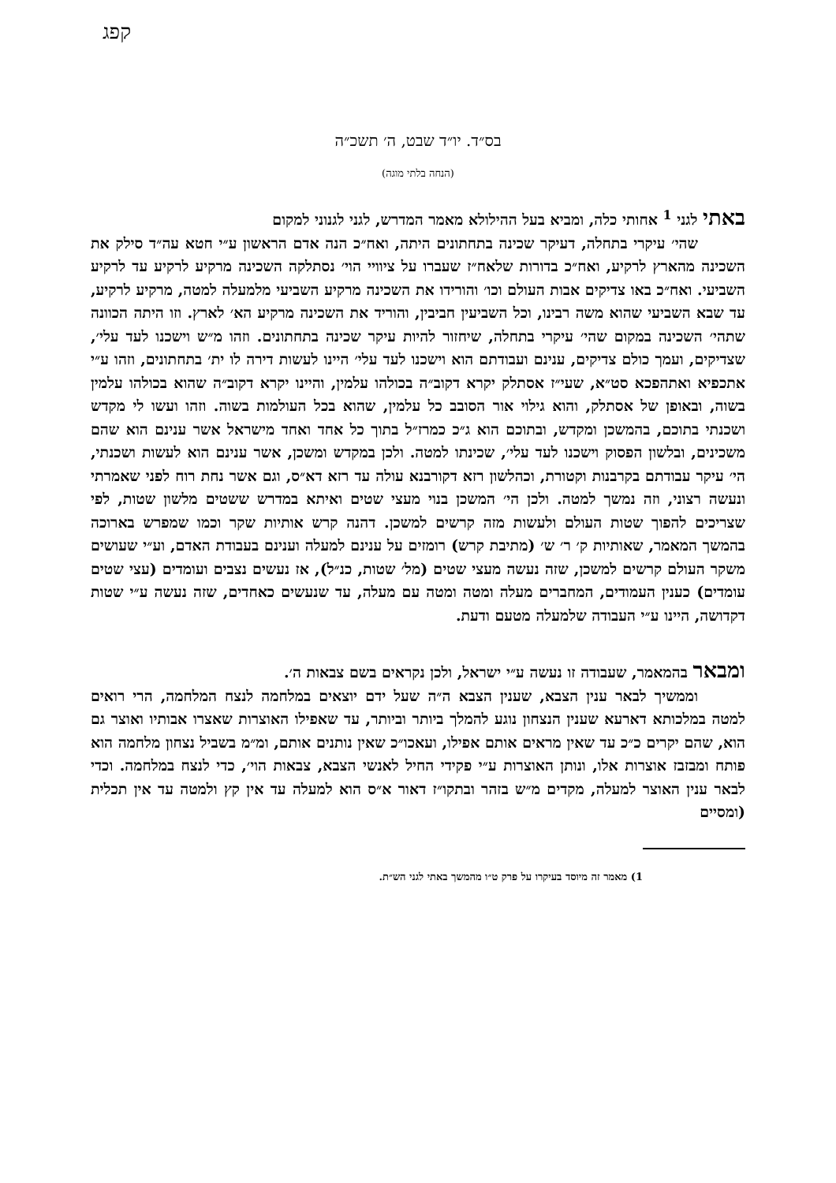קפג
בס״ד. יו״ד שבט, ה׳ תשכ״ה
(הנחה בלתי מוגה)
באתי לגני <sup>1</sup> אחותי כלה, ומביא בעל ההילולא מאמר המדרש, לגני לגנוני למקום
שהי׳ עיקרי בתחלה, דעיקר שכינה בתחתונים היתה, ואח״כ הנה אדם הראשון ע״י חטא עה״ד סילק את השכינה מהארץ לרקיע, ואח״כ בדורות שלאח״ז שעברו על ציוויי הוי׳ נסתלקה השכינה מרקיע לרקיע עד לרקיע השביעי. ואח״כ באו צדיקים אבות העולם וכו׳ והורידו את השכינה מרקיע השביעי מלמעלה למטה, מרקיע לרקיע, עד שבא השביעי שהוא משה רבינו, וכל השביעין חביבין, והוריד את השכינה מרקיע הא׳ לארץ. וזו היתה הכוונה שתהי׳ השכינה במקום שהי׳ עיקרי בתחלה, שיחזור להיות עיקר שכינה בתחתונים. וזהו מ״ש וישכנו לעד עלי׳, שצדיקים, ועמך כולם צדיקים, ענינם ועבודתם הוא וישכנו לעד עלי׳ היינו לעשות דירה לו ית׳ בתחתונים, וזהו ע״י אתכפיא ואתהפכא סט״א, שעי״ז אסתלק יקרא דקוב״ה בכולהו עלמין, והיינו יקרא דקוב״ה שהוא בכולהו עלמין בשוה, ובאופן של אסתלק, והוא גילוי אור הסובב כל עלמין, שהוא בכל העולמות בשוה. וזהו ועשו לי מקדש ושכנתי בתוכם, בהמשכן ומקדש, ובתוכם הוא ג״כ כמרז״ל בתוך כל אחד ואחד מישראל אשר ענינם הוא שהם משכינים, ובלשון הפסוק וישכנו לעד עלי׳, שכינתו למטה. ולכן במקדש ומשכן, אשר ענינם הוא לעשות ושכנתי, הי׳ עיקר עבודתם בקרבנות וקטורת, וכהלשון רזא דקורבנא עולה עד רזא דא״ס, וגם אשר נחת רוח לפני שאמרתי ונעשה רצוני, וזה נמשך למטה. ולכן הי׳ המשכן בנוי מעצי שטים ואיתא במדרש ששטים מלשון שטות, לפי שצריכים להפוך שטות העולם ולעשות מזה קרשים למשכן. דהנה קרש אותיות שקר וכמו שמפרש בארוכה בהמשך המאמר, שאותיות ק׳ ר׳ ש׳ (מתיבת קרש) רומזים על ענינם למעלה וענינם בעבודת האדם, וע״י שעושים משקר העולם קרשים למשכן, שזה נעשה מעצי שטים (מל׳ שטות, כנ״ל), אז נעשים נצבים ועומדים (עצי שטים עומדים) כענין העמודים, המחברים מעלה ומטה ומטה עם מעלה, עד שנעשים כאחדים, שזה נעשה ע״י שטות דקדושה, היינו ע״י העבודה שלמעלה מטעם ודעת.
ומבאר בהמאמר, שעבודה זו נעשה ע״י ישראל, ולכן נקראים בשם צבאות ה׳.
וממשיך לבאר ענין הצבא, שענין הצבא ה״ה שעל ידם יוצאים במלחמה לנצח המלחמה, הרי רואים למטה במלכותא דארעא שענין הנצחון נוגע להמלך ביותר וביותר, עד שאפילו האוצרות שאצרו אבותיו ואוצר גם הוא, שהם יקרים כ״כ עד שאין מראים אותם אפילו, ועאכו״כ שאין נותנים אותם, ומ״מ בשביל נצחון מלחמה הוא פותח ומבזבז אוצרות אלו, ונותן האוצרות ע״י פקידי החיל לאנשי הצבא, צבאות הוי׳, כדי לנצח במלחמה. וכדי לבאר ענין האוצר למעלה, מקדים מ״ש בזהר ובתקו״ז דאור א״ס הוא למעלה עד אין קץ ולמטה עד אין תכלית (ומסיים
1) מאמר זה מיוסד בעיקרו על פרק ט״ו מהמשך באתי לגני הש״ת.